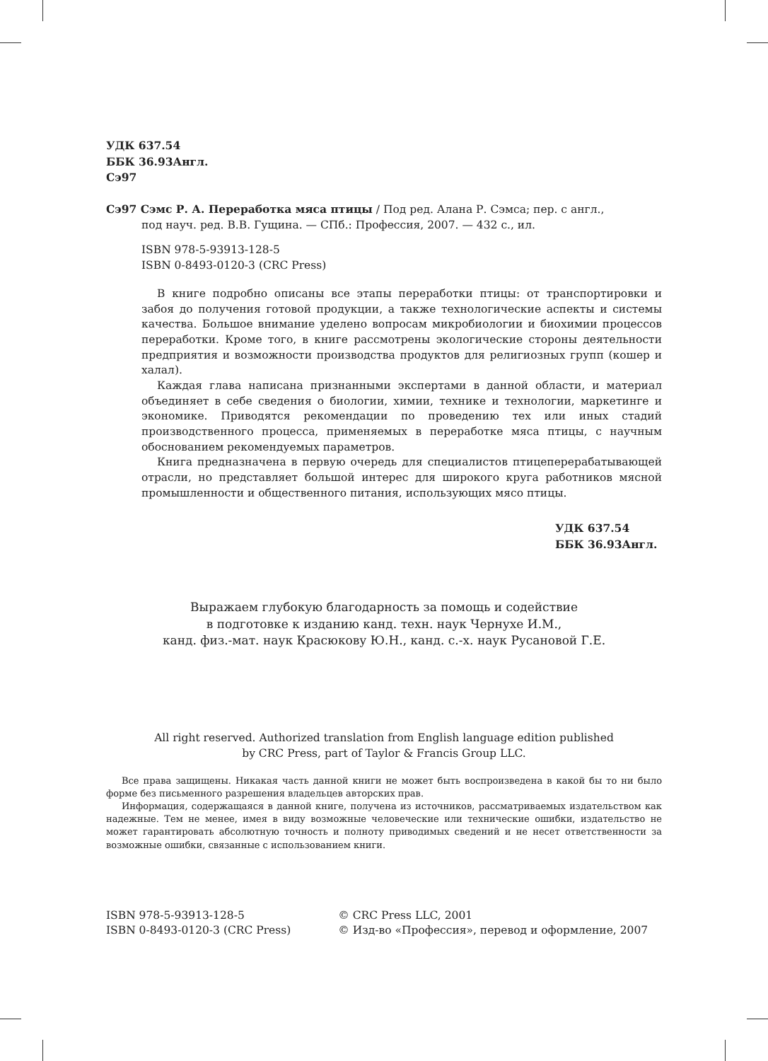УДК 637.54
ББК 36.93Англ.
Сэ97
Сэ97 Сэмс Р. А. Переработка мяса птицы / Под ред. Алана Р. Сэмса; пер. с англ.,
под науч. ред. В.В. Гущина. — СПб.: Профессия, 2007. — 432 с., ил.
ISBN 978-5-93913-128-5
ISBN 0-8493-0120-3 (CRC Press)
В книге подробно описаны все этапы переработки птицы: от транспортировки и забоя до получения готовой продукции, а также технологические аспекты и системы качества. Большое внимание уделено вопросам микробиологии и биохимии процессов переработки. Кроме того, в книге рассмотрены экологические стороны деятельности предприятия и возможности производства продуктов для религиозных групп (кошер и халал).
Каждая глава написана признанными экспертами в данной области, и материал объединяет в себе сведения о биологии, химии, технике и технологии, маркетинге и экономике. Приводятся рекомендации по проведению тех или иных стадий производственного процесса, применяемых в переработке мяса птицы, с научным обоснованием рекомендуемых параметров.
Книга предназначена в первую очередь для специалистов птицеперерабатывающей отрасли, но представляет большой интерес для широкого круга работников мясной промышленности и общественного питания, использующих мясо птицы.
УДК 637.54
ББК 36.93Англ.
Выражаем глубокую благодарность за помощь и содействие
в подготовке к изданию канд. техн. наук Чернухе И.М.,
канд. физ.-мат. наук Красюкову Ю.Н., канд. с.-х. наук Русановой Г.Е.
All right reserved. Authorized translation from English language edition published
by CRC Press, part of Taylor & Francis Group LLC.
Все права защищены. Никакая часть данной книги не может быть воспроизведена в какой бы то ни было форме без письменного разрешения владельцев авторских прав.
Информация, содержащаяся в данной книге, получена из источников, рассматриваемых издательством как надежные. Тем не менее, имея в виду возможные человеческие или технические ошибки, издательство не может гарантировать абсолютную точность и полноту приводимых сведений и не несет ответственности за возможные ошибки, связанные с использованием книги.
ISBN 978-5-93913-128-5
ISBN 0-8493-0120-3 (CRC Press)
© CRC Press LLC, 2001
© Изд-во «Профессия», перевод и оформление, 2007